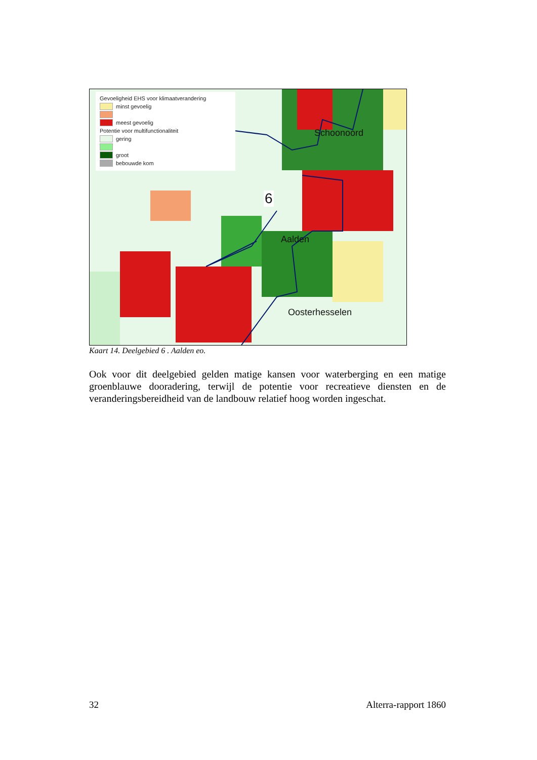Gevoeligheid EHS voor klimaatverandering
minst gevoelig
meest gevoelig
Potentie voor multifunctionaliteit
gering
groot
bebouwde kom
Schoonoord
6
Aalden
Oosterhesselen
Kaart 14. Deelgebied 6 . Aalden eo.
Ook voor dit deelgebied gelden matige kansen voor waterberging en een matige groenblauwe dooradering, terwijl de potentie voor recreatieve diensten en de veranderingsbereidheid van de landbouw relatief hoog worden ingeschat.
32 Alterra-rapport 1860